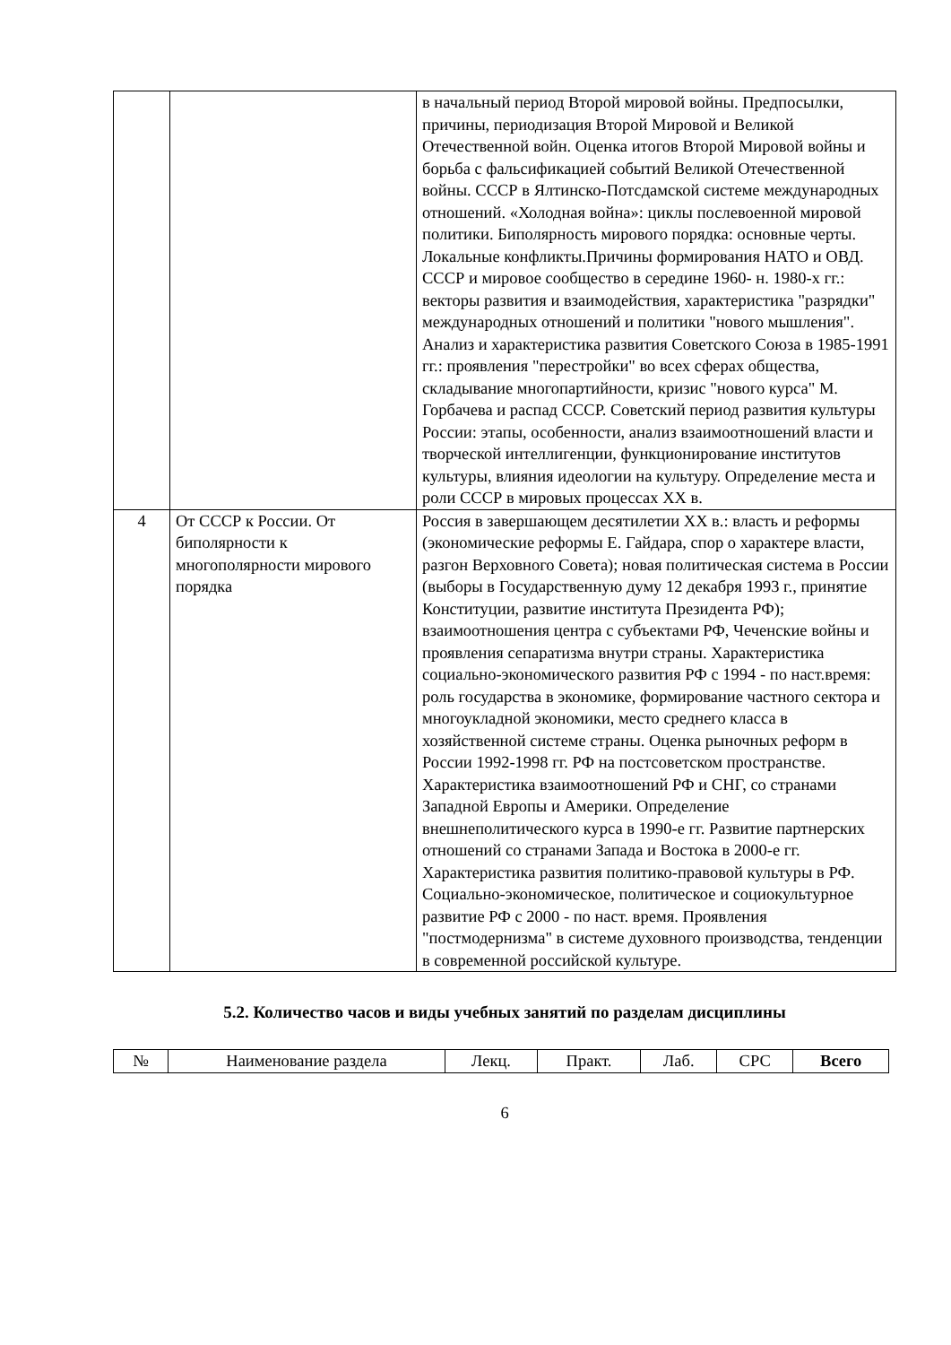| | | в начальный период Второй мировой войны. Предпосылки, причины, периодизация Второй Мировой и Великой Отечественной войн. Оценка итогов Второй Мировой войны и борьба с фальсификацией событий Великой Отечественной войны. СССР в Ялтинско-Потсдамской системе международных отношений. «Холодная война»: циклы послевоенной мировой политики. Биполярность мирового порядка: основные черты. Локальные конфликты.Причины формирования НАТО и ОВД. СССР и мировое сообщество в середине 1960- н. 1980-х гг.: векторы развития и взаимодействия, характеристика "разрядки" международных отношений и политики "нового мышления". Анализ и характеристика развития Советского Союза в 1985-1991 гг.: проявления "перестройки" во всех сферах общества, складывание многопартийности, кризис "нового курса" М. Горбачева и распад СССР. Советский период развития культуры России: этапы, особенности, анализ взаимоотношений власти и творческой интеллигенции, функционирование институтов культуры, влияния идеологии на культуру. Определение места и роли СССР в мировых процессах XX в. |
| 4 | От СССР к России. От биполярности к многополярности мирового порядка | Россия в завершающем десятилетии XX в.: власть и реформы (экономические реформы Е. Гайдара, спор о характере власти, разгон Верховного Совета); новая политическая система в России (выборы в Государственную думу 12 декабря 1993 г., принятие Конституции, развитие института Президента РФ); взаимоотношения центра с субъектами РФ, Чеченские войны и проявления сепаратизма внутри страны. Характеристика социально-экономического развития РФ с 1994 - по наст.время: роль государства в экономике, формирование частного сектора и многоукладной экономики, место среднего класса в хозяйственной системе страны. Оценка рыночных реформ в России 1992-1998 гг. РФ на постсоветском пространстве. Характеристика взаимоотношений РФ и СНГ, со странами Западной Европы и Америки. Определение внешнеполитического курса в 1990-е гг. Развитие партнерских отношений со странами Запада и Востока в 2000-е гг. Характеристика развития политико-правовой культуры в РФ. Социально-экономическое, политическое и социокультурное развитие РФ с 2000 - по наст. время. Проявления "постмодернизма" в системе духовного производства, тенденции в современной российской культуре. |
5.2. Количество часов и виды учебных занятий по разделам дисциплины
| № | Наименование раздела | Лекц. | Практ. | Лаб. | СРС | Всего |
6